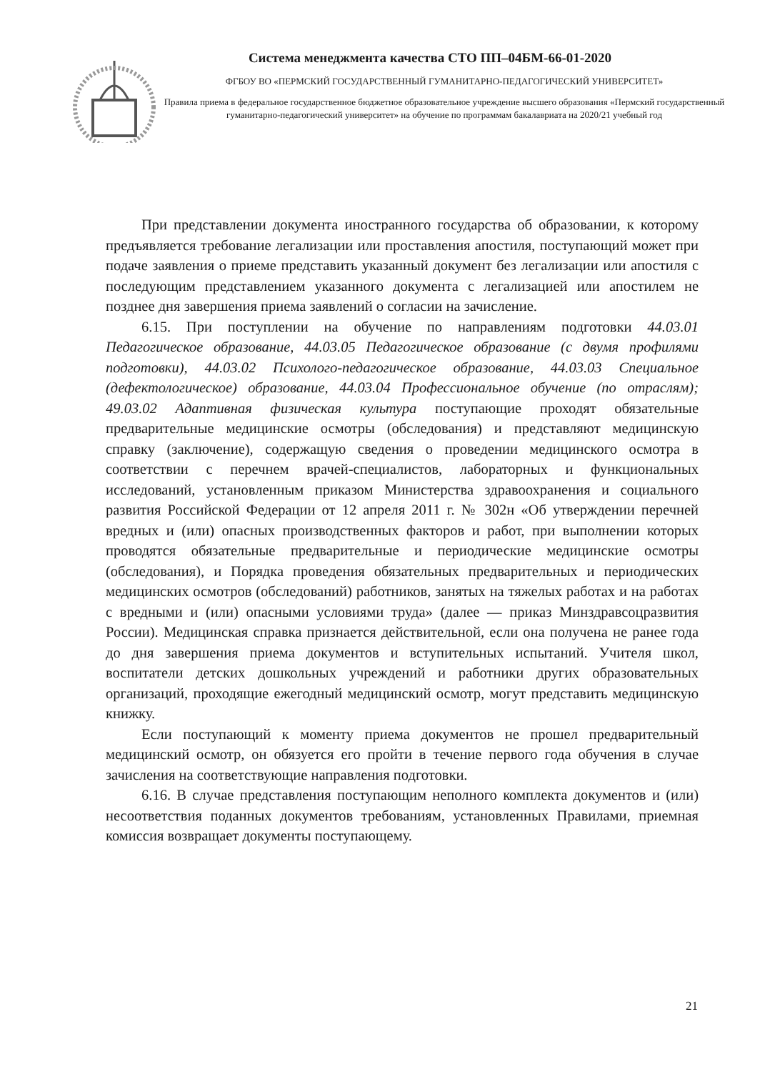Система менеджмента качества СТО ПП–04БМ-66-01-2020
ФГБОУ ВО «ПЕРМСКИЙ ГОСУДАРСТВЕННЫЙ ГУМАНИТАРНО-ПЕДАГОГИЧЕСКИЙ УНИВЕРСИТЕТ»
Правила приема в федеральное государственное бюджетное образовательное учреждение высшего образования «Пермский государственный гуманитарно-педагогический университет» на обучение по программам бакалавриата на 2020/21 учебный год
При представлении документа иностранного государства об образовании, к которому предъявляется требование легализации или проставления апостиля, поступающий может при подаче заявления о приеме представить указанный документ без легализации или апостиля с последующим представлением указанного документа с легализацией или апостилем не позднее дня завершения приема заявлений о согласии на зачисление.
6.15. При поступлении на обучение по направлениям подготовки 44.03.01 Педагогическое образование, 44.03.05 Педагогическое образование (с двумя профилями подготовки), 44.03.02 Психолого-педагогическое образование, 44.03.03 Специальное (дефектологическое) образование, 44.03.04 Профессиональное обучение (по отраслям); 49.03.02 Адаптивная физическая культура поступающие проходят обязательные предварительные медицинские осмотры (обследования) и представляют медицинскую справку (заключение), содержащую сведения о проведении медицинского осмотра в соответствии с перечнем врачей-специалистов, лабораторных и функциональных исследований, установленным приказом Министерства здравоохранения и социального развития Российской Федерации от 12 апреля 2011 г. № 302н «Об утверждении перечней вредных и (или) опасных производственных факторов и работ, при выполнении которых проводятся обязательные предварительные и периодические медицинские осмотры (обследования), и Порядка проведения обязательных предварительных и периодических медицинских осмотров (обследований) работников, занятых на тяжелых работах и на работах с вредными и (или) опасными условиями труда» (далее — приказ Минздравсоцразвития России). Медицинская справка признается действительной, если она получена не ранее года до дня завершения приема документов и вступительных испытаний. Учителя школ, воспитатели детских дошкольных учреждений и работники других образовательных организаций, проходящие ежегодный медицинский осмотр, могут представить медицинскую книжку.
Если поступающий к моменту приема документов не прошел предварительный медицинский осмотр, он обязуется его пройти в течение первого года обучения в случае зачисления на соответствующие направления подготовки.
6.16. В случае представления поступающим неполного комплекта документов и (или) несоответствия поданных документов требованиям, установленных Правилами, приемная комиссия возвращает документы поступающему.
21